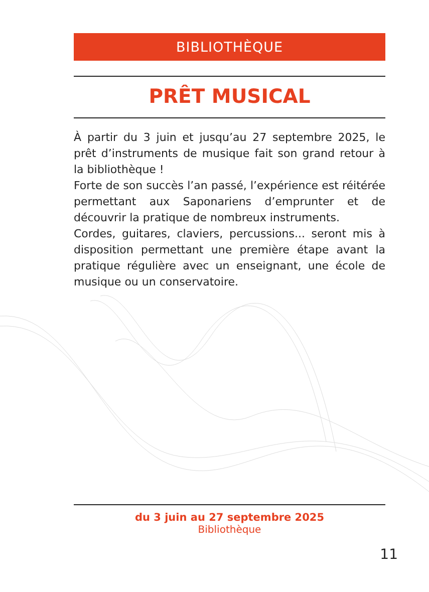BIBLIOTHÈQUE
PRÊT MUSICAL
À partir du 3 juin et jusqu’au 27 septembre 2025, le prêt d’instruments de musique fait son grand retour à la bibliothèque !
Forte de son succès l’an passé, l’expérience est réitérée permettant aux Saponariens d’emprunter et de découvrir la pratique de nombreux instruments.
Cordes, guitares, claviers, percussions... seront mis à disposition permettant une première étape avant la pratique régulière avec un enseignant, une école de musique ou un conservatoire.
du 3 juin au 27 septembre 2025
Bibliothèque
11